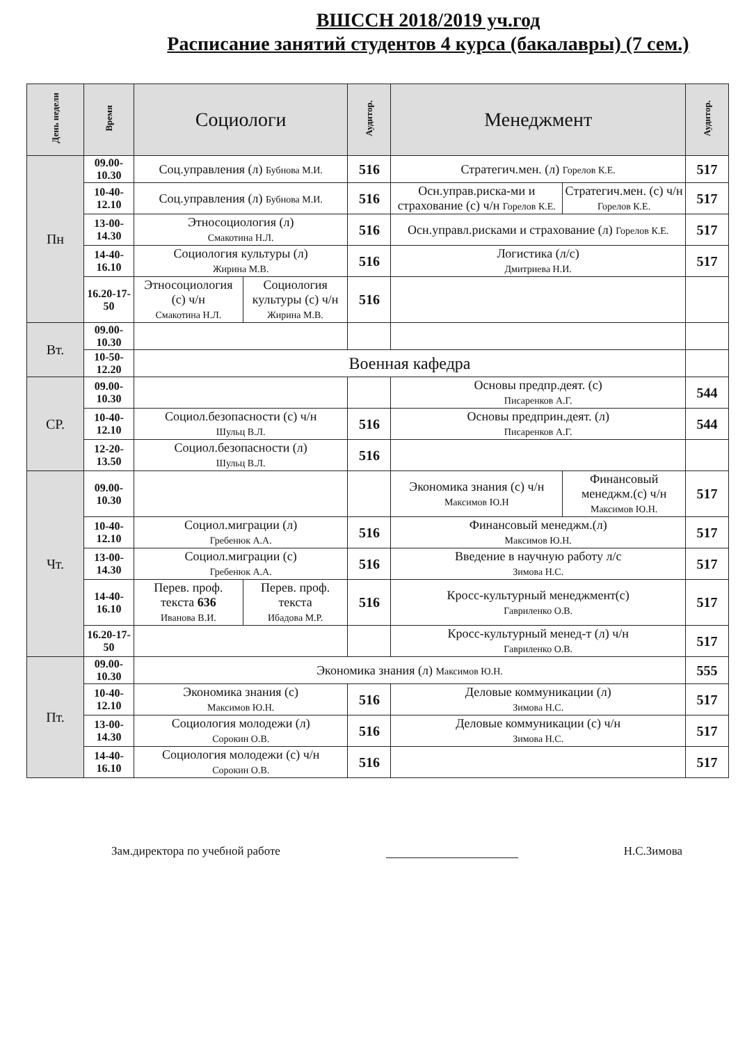ВШССН 2018/2019 уч.год
Расписание занятий студентов 4 курса (бакалавры) (7 сем.)
| День недели | Время | Социологи | | Аудитор. | Менеджмент | | Аудитор. |
| --- | --- | --- | --- | --- | --- | --- | --- |
| Пн | 09.00-10.30 | Соц.управления (л) Бубнова М.И. | | 516 | Стратегич.мен. (л) Горелов К.Е. | | 517 |
| | 10-40-12.10 | Соц.управления (л) Бубнова М.И. | | 516 | Осн.управ.риска-ми и страхование (с) ч/н Горелов К.Е. | Стратегич.мен. (с) ч/н Горелов К.Е. | 517 |
| | 13-00-14.30 | Этносоциология (л) Смакотина Н.Л. | | 516 | Осн.управл.рисками и страхование (л) Горелов К.Е. | | 517 |
| | 14-40-16.10 | Социология культуры (л) Жирина М.В. | | 516 | Логистика (л/с) Дмитриева Н.И. | | 517 |
| | 16.20-17-50 | Этносоциология (с) ч/н Смакотина Н.Л. | Социология культуры (с) ч/н Жирина М.В. | 516 | | | |
| Вт. | 09.00-10.30 | | | | | | |
| | 10-50-12.20 | Военная кафедра | | | | | |
| СР. | 09.00-10.30 | | | | Основы предпр.деят. (с) Писаренков А.Г. | | 544 |
| | 10-40-12.10 | Социол.безопасности (с) ч/н Шульц В.Л. | | 516 | Основы предприн.деят. (л) Писаренков А.Г. | | 544 |
| | 12-20-13.50 | Социол.безопасности (л) Шульц В.Л. | | 516 | | | |
| Чт. | 09.00-10.30 | | | | Экономика знания (с) ч/н Максимов Ю.Н | Финансовый менеджм.(с) ч/н Максимов Ю.Н. | 517 |
| | 10-40-12.10 | Социол.миграции (л) Гребенюк А.А. | | 516 | Финансовый менеджм.(л) Максимов Ю.Н. | | 517 |
| | 13-00-14.30 | Социол.миграции (с) Гребенюк А.А. | | 516 | Введение в научную работу л/с Зимова Н.С. | | 517 |
| | 14-40-16.10 | Перев. проф. текста 636 Иванова В.И. | Перев. проф. текста Ибадова М.Р. | 516 | Кросс-культурный менеджмент(с) Гавриленко О.В. | | 517 |
| | 16.20-17-50 | | | | Кросс-культурный менед-т (л) ч/н Гавриленко О.В. | | 517 |
| Пт. | 09.00-10.30 | Экономика знания (л) Максимов Ю.Н. | | | | | 555 |
| | 10-40-12.10 | Экономика знания (с) Максимов Ю.Н. | | 516 | Деловые коммуникации (л) Зимова Н.С. | | 517 |
| | 13-00-14.30 | Социология молодежи (л) Сорокин О.В. | | 516 | Деловые коммуникации (с) ч/н Зимова Н.С. | | 517 |
| | 14-40-16.10 | Социология молодежи (с) ч/н Сорокин О.В. | | 516 | | | 517 |
Зам.директора по учебной работе Н.С.Зимова